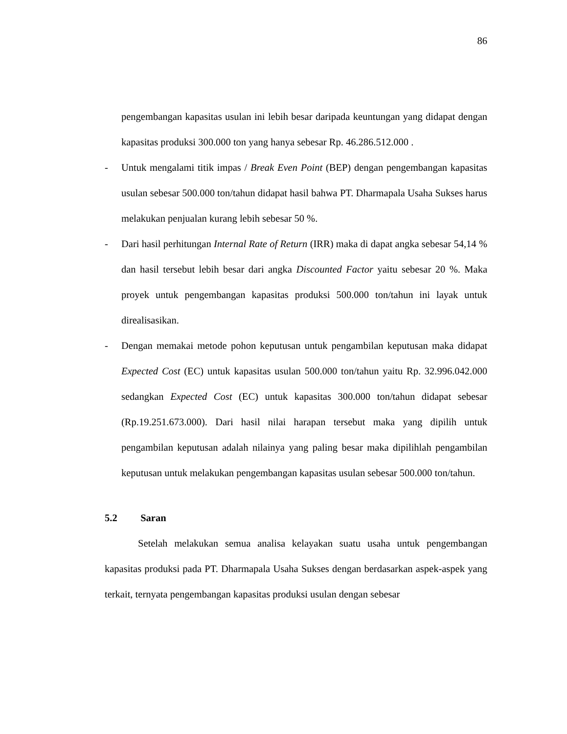86
pengembangan kapasitas usulan ini lebih besar daripada keuntungan yang didapat dengan kapasitas produksi 300.000 ton yang hanya sebesar Rp. 46.286.512.000 .
- Untuk mengalami titik impas / Break Even Point (BEP) dengan pengembangan kapasitas usulan sebesar 500.000 ton/tahun didapat hasil bahwa PT. Dharmapala Usaha Sukses harus melakukan penjualan kurang lebih sebesar 50 %.
- Dari hasil perhitungan Internal Rate of Return (IRR) maka di dapat angka sebesar 54,14 % dan hasil tersebut lebih besar dari angka Discounted Factor yaitu sebesar 20 %. Maka proyek untuk pengembangan kapasitas produksi 500.000 ton/tahun ini layak untuk direalisasikan.
- Dengan memakai metode pohon keputusan untuk pengambilan keputusan maka didapat Expected Cost (EC) untuk kapasitas usulan 500.000 ton/tahun yaitu Rp. 32.996.042.000 sedangkan Expected Cost (EC) untuk kapasitas 300.000 ton/tahun didapat sebesar (Rp.19.251.673.000). Dari hasil nilai harapan tersebut maka yang dipilih untuk pengambilan keputusan adalah nilainya yang paling besar maka dipilihlah pengambilan keputusan untuk melakukan pengembangan kapasitas usulan sebesar 500.000 ton/tahun.
5.2 Saran
Setelah melakukan semua analisa kelayakan suatu usaha untuk pengembangan kapasitas produksi pada PT. Dharmapala Usaha Sukses dengan berdasarkan aspek-aspek yang terkait, ternyata pengembangan kapasitas produksi usulan dengan sebesar